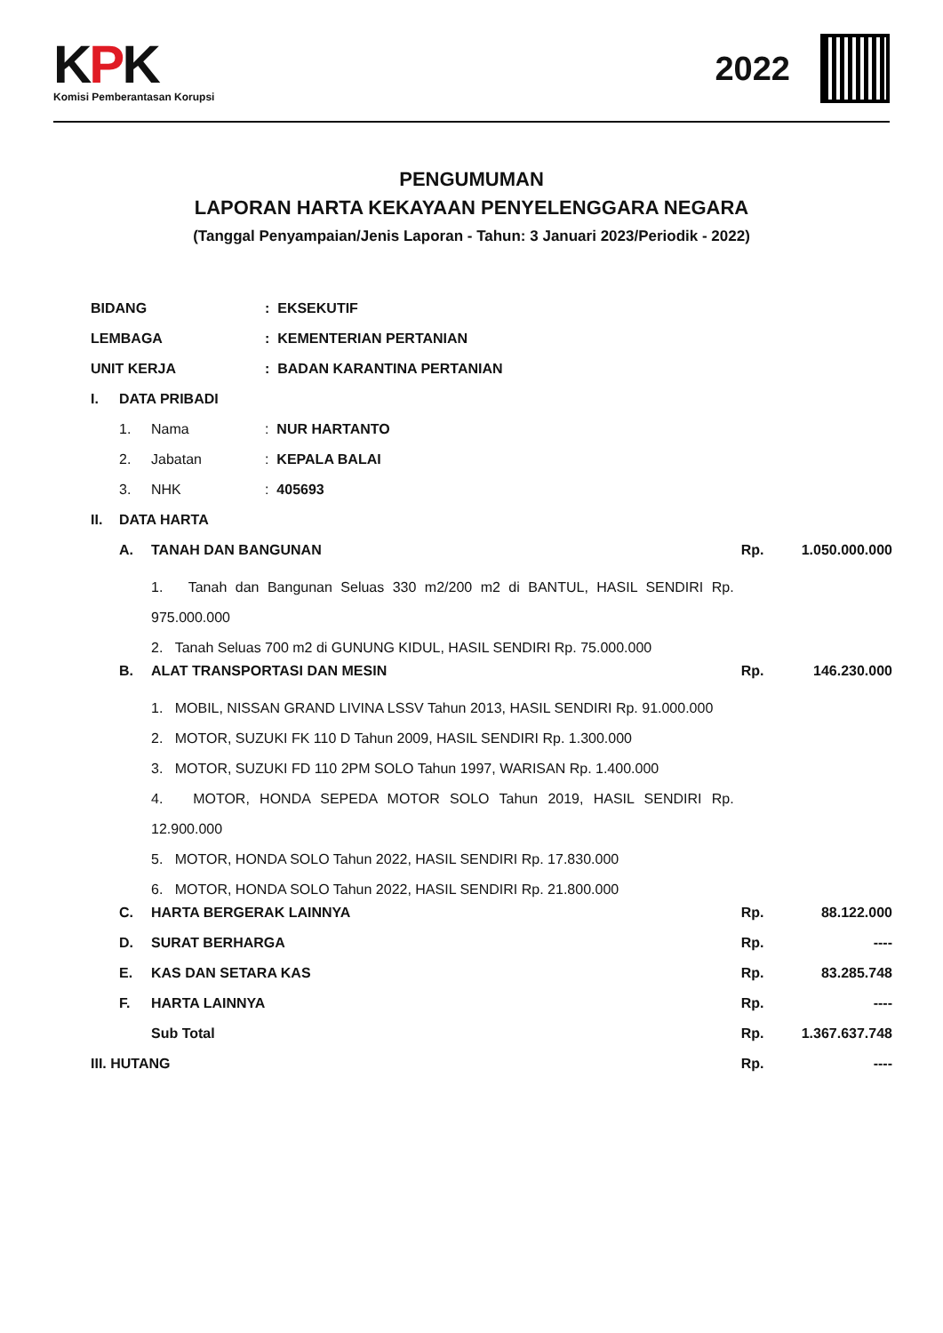KPK
Komisi Pemberantasan Korupsi
2022
PENGUMUMAN
LAPORAN HARTA KEKAYAAN PENYELENGGARA NEGARA
(Tanggal Penyampaian/Jenis Laporan - Tahun: 3 Januari 2023/Periodik - 2022)
| BIDANG | | | : EKSEKUTIF | | |
| LEMBAGA | | | : KEMENTERIAN PERTANIAN | | |
| UNIT KERJA | | | : BADAN KARANTINA PERTANIAN | | |
| I. | DATA PRIBADI | | | | |
| | 1. | Nama | : NUR HARTANTO | | |
| | 2. | Jabatan | : KEPALA BALAI | | |
| | 3. | NHK | : 405693 | | |
| II. | DATA HARTA | | | | |
| | A. | TANAH DAN BANGUNAN | | Rp. | 1.050.000.000 |
| | | 1. Tanah dan Bangunan Seluas 330 m2/200 m2 di BANTUL, HASIL SENDIRI Rp. 975.000.000 | | | |
| | | 2. Tanah Seluas 700 m2 di GUNUNG KIDUL, HASIL SENDIRI Rp. 75.000.000 | | | |
| | B. | ALAT TRANSPORTASI DAN MESIN | | Rp. | 146.230.000 |
| | | 1. MOBIL, NISSAN GRAND LIVINA LSSV Tahun 2013, HASIL SENDIRI Rp. 91.000.000 | | | |
| | | 2. MOTOR, SUZUKI FK 110 D Tahun 2009, HASIL SENDIRI Rp. 1.300.000 | | | |
| | | 3. MOTOR, SUZUKI FD 110 2PM SOLO Tahun 1997, WARISAN Rp. 1.400.000 | | | |
| | | 4. MOTOR, HONDA SEPEDA MOTOR SOLO Tahun 2019, HASIL SENDIRI Rp. 12.900.000 | | | |
| | | 5. MOTOR, HONDA SOLO Tahun 2022, HASIL SENDIRI Rp. 17.830.000 | | | |
| | | 6. MOTOR, HONDA SOLO Tahun 2022, HASIL SENDIRI Rp. 21.800.000 | | | |
| | C. | HARTA BERGERAK LAINNYA | | Rp. | 88.122.000 |
| | D. | SURAT BERHARGA | | Rp. | ---- |
| | E. | KAS DAN SETARA KAS | | Rp. | 83.285.748 |
| | F. | HARTA LAINNYA | | Rp. | ---- |
| | | Sub Total | | Rp. | 1.367.637.748 |
| III. HUTANG | | | | Rp. | ---- |